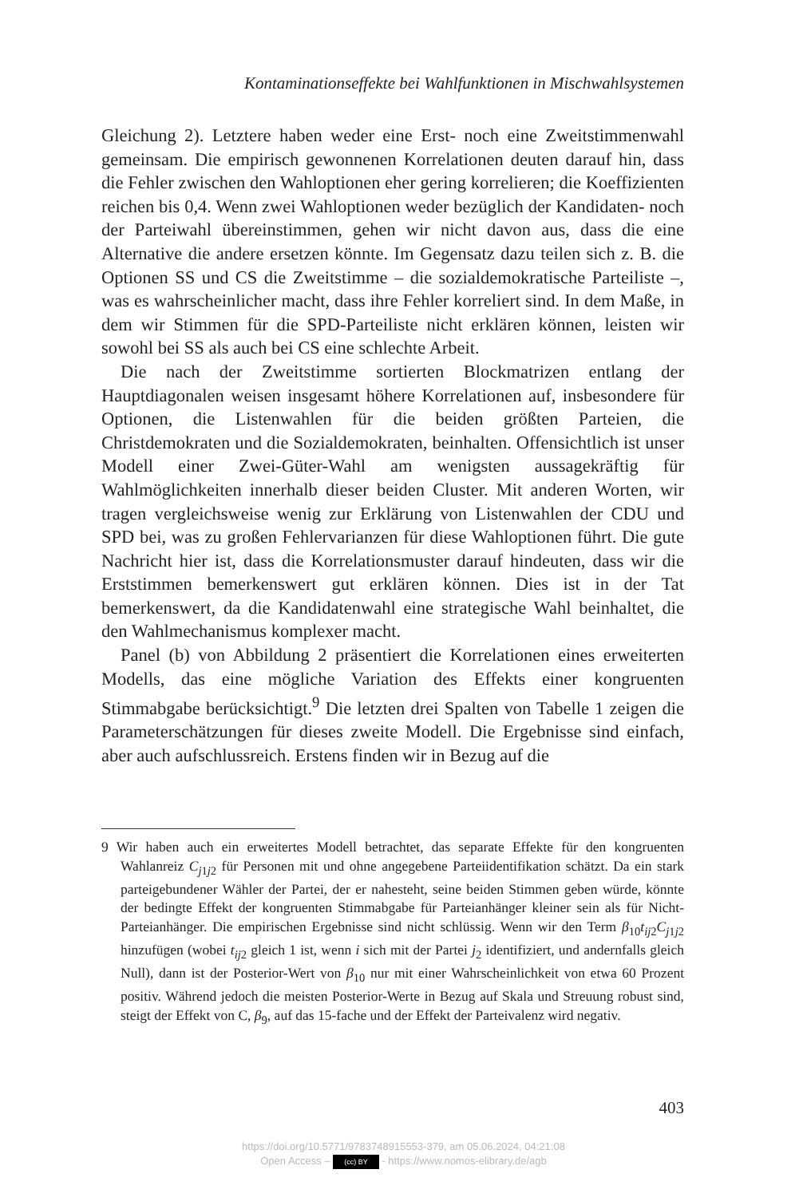Kontaminationseffekte bei Wahlfunktionen in Mischwahlsystemen
Gleichung 2). Letztere haben weder eine Erst- noch eine Zweitstimmenwahl gemeinsam. Die empirisch gewonnenen Korrelationen deuten darauf hin, dass die Fehler zwischen den Wahloptionen eher gering korrelieren; die Koeffizienten reichen bis 0,4. Wenn zwei Wahloptionen weder bezüglich der Kandidaten- noch der Parteiwahl übereinstimmen, gehen wir nicht davon aus, dass die eine Alternative die andere ersetzen könnte. Im Gegensatz dazu teilen sich z. B. die Optionen SS und CS die Zweitstimme – die sozialdemokratische Parteiliste –, was es wahrscheinlicher macht, dass ihre Fehler korreliert sind. In dem Maße, in dem wir Stimmen für die SPD-Parteiliste nicht erklären können, leisten wir sowohl bei SS als auch bei CS eine schlechte Arbeit.
Die nach der Zweitstimme sortierten Blockmatrizen entlang der Hauptdiagonalen weisen insgesamt höhere Korrelationen auf, insbesondere für Optionen, die Listenwahlen für die beiden größten Parteien, die Christdemokraten und die Sozialdemokraten, beinhalten. Offensichtlich ist unser Modell einer Zwei-Güter-Wahl am wenigsten aussagekräftig für Wahlmöglichkeiten innerhalb dieser beiden Cluster. Mit anderen Worten, wir tragen vergleichsweise wenig zur Erklärung von Listenwahlen der CDU und SPD bei, was zu großen Fehlervarianzen für diese Wahloptionen führt. Die gute Nachricht hier ist, dass die Korrelationsmuster darauf hindeuten, dass wir die Erststimmen bemerkenswert gut erklären können. Dies ist in der Tat bemerkenswert, da die Kandidatenwahl eine strategische Wahl beinhaltet, die den Wahlmechanismus komplexer macht.
Panel (b) von Abbildung 2 präsentiert die Korrelationen eines erweiterten Modells, das eine mögliche Variation des Effekts einer kongruenten Stimmabgabe berücksichtigt.<sup>9</sup> Die letzten drei Spalten von Tabelle 1 zeigen die Parameterschätzungen für dieses zweite Modell. Die Ergebnisse sind einfach, aber auch aufschlussreich. Erstens finden wir in Bezug auf die
9 Wir haben auch ein erweitertes Modell betrachtet, das separate Effekte für den kongruenten Wahlanreiz C<sub>j1j2</sub> für Personen mit und ohne angegebene Parteiidentifikation schätzt. Da ein stark parteigebundener Wähler der Partei, der er nahesteht, seine beiden Stimmen geben würde, könnte der bedingte Effekt der kongruenten Stimmabgabe für Parteianhänger kleiner sein als für Nicht-Parteianhänger. Die empirischen Ergebnisse sind nicht schlüssig. Wenn wir den Term β<sub>10</sub>t<sub>ij2</sub>C<sub>j1j2</sub> hinzufügen (wobei t<sub>ij2</sub> gleich 1 ist, wenn i sich mit der Partei j<sub>2</sub> identifiziert, und andernfalls gleich Null), dann ist der Posterior-Wert von β<sub>10</sub> nur mit einer Wahrscheinlichkeit von etwa 60 Prozent positiv. Während jedoch die meisten Posterior-Werte in Bezug auf Skala und Streuung robust sind, steigt der Effekt von C, β<sub>9</sub>, auf das 15-fache und der Effekt der Parteivalenz wird negativ.
403
https://doi.org/10.5771/9783748915553-379, am 05.06.2024, 04:21:08
Open Access – (cc) BY - https://www.nomos-elibrary.de/agb